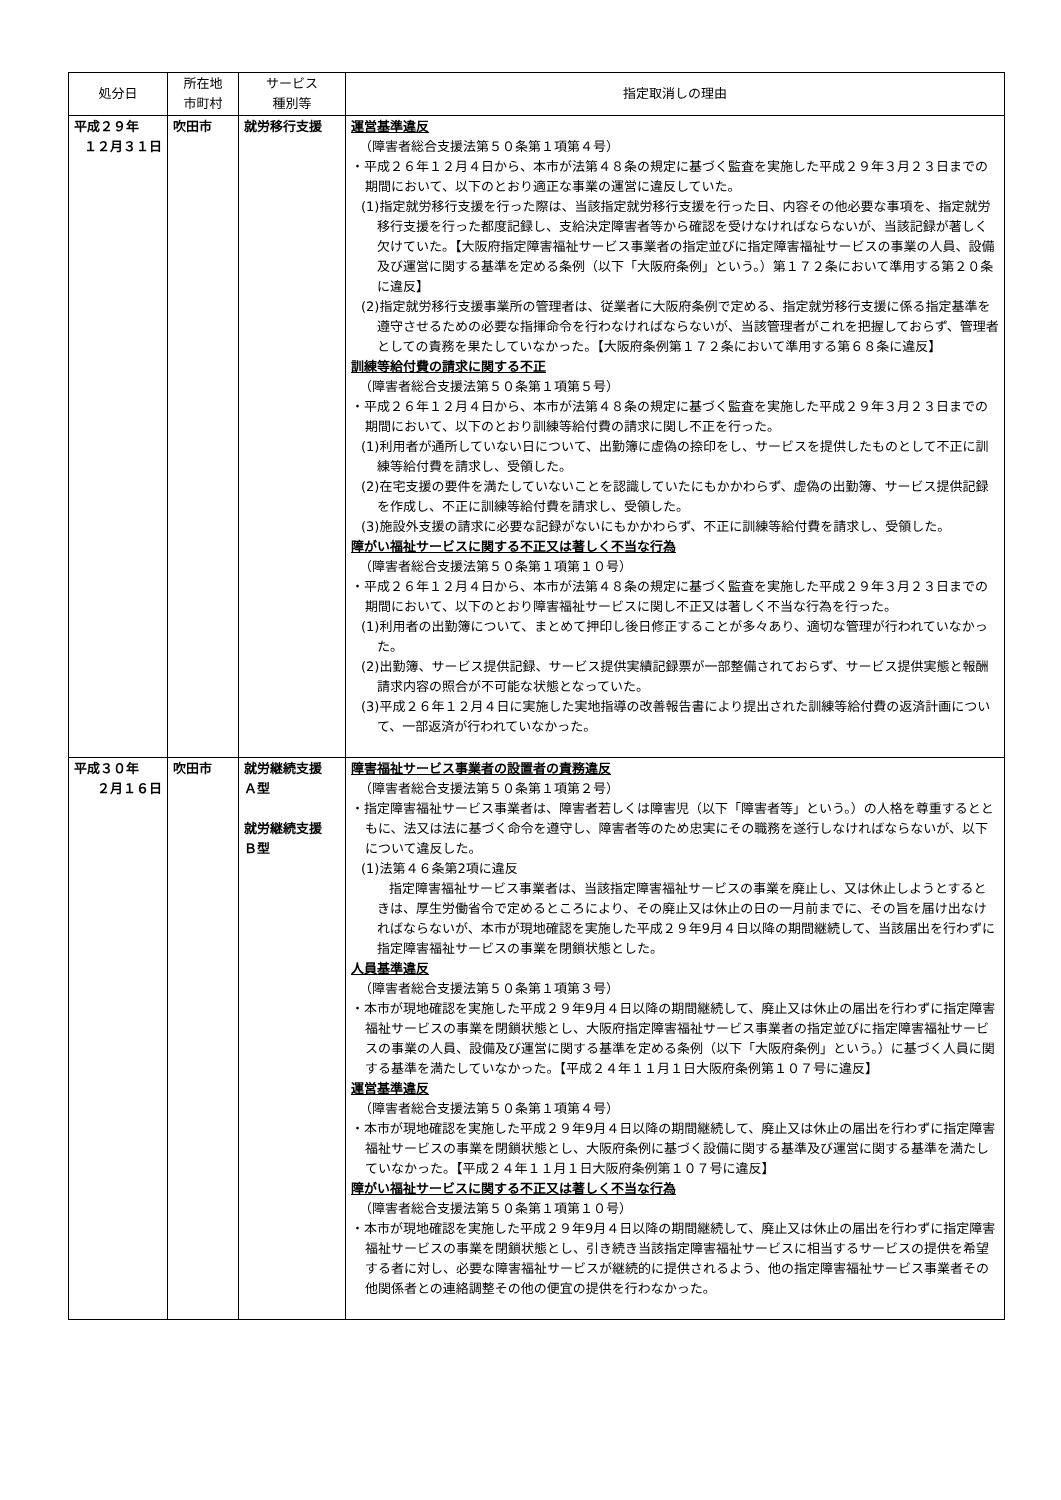| 処分日 | 所在地 市町村 | サービス 種別等 | 指定取消しの理由 |
| --- | --- | --- | --- |
| 平成２９年 １２月３１日 | 吹田市 | 就労移行支援 | 運営基準違反 （障害者総合支援法第５０条第１項第４号） ・平成２６年１２月４日から、本市が法第４８条の規定に基づく監査を実施した平成２９年３月２３日までの期間において、以下のとおり適正な事業の運営に違反していた。 (1)指定就労移行支援を行った際は、当該指定就労移行支援を行った日、内容その他必要な事項を、指定就労移行支援を行った都度記録し、支給決定障害者等から確認を受けなければならないが、当該記録が著しく欠けていた。【大阪府指定障害福祉サービス事業者の指定並びに指定障害福祉サービスの事業の人員、設備及び運営に関する基準を定める条例（以下「大阪府条例」という。）第１７２条において準用する第２０条に違反】 (2)指定就労移行支援事業所の管理者は、従業者に大阪府条例で定める、指定就労移行支援に係る指定基準を遵守させるための必要な指揮命令を行わなければならないが、当該管理者がこれを把握しておらず、管理者としての責務を果たしていなかった。【大阪府条例第１７２条において準用する第６８条に違反】 訓練等給付費の請求に関する不正 （障害者総合支援法第５０条第１項第５号） ・平成２６年１２月４日から、本市が法第４８条の規定に基づく監査を実施した平成２９年３月２３日までの期間において、以下のとおり訓練等給付費の請求に関し不正を行った。 (1)利用者が通所していない日について、出勤簿に虚偽の捺印をし、サービスを提供したものとして不正に訓練等給付費を請求し、受領した。 (2)在宅支援の要件を満たしていないことを認識していたにもかかわらず、虚偽の出勤簿、サービス提供記録を作成し、不正に訓練等給付費を請求し、受領した。 (3)施設外支援の請求に必要な記録がないにもかかわらず、不正に訓練等給付費を請求し、受領した。 障がい福祉サービスに関する不正又は著しく不当な行為 （障害者総合支援法第５０条第１項第１０号） ・平成２６年１２月４日から、本市が法第４８条の規定に基づく監査を実施した平成２９年３月２３日までの期間において、以下のとおり障害福祉サービスに関し不正又は著しく不当な行為を行った。 (1)利用者の出勤簿について、まとめて押印し後日修正することが多々あり、適切な管理が行われていなかった。 (2)出勤簿、サービス提供記録、サービス提供実績記録票が一部整備されておらず、サービス提供実態と報酬請求内容の照合が不可能な状態となっていた。 (3)平成２６年１２月４日に実施した実地指導の改善報告書により提出された訓練等給付費の返済計画について、一部返済が行われていなかった。 |
| 平成３０年 ２月１６日 | 吹田市 | 就労継続支援 Ａ型 就労継続支援 Ｂ型 | 障害福祉サービス事業者の設置者の責務違反 （障害者総合支援法第５０条第１項第２号） ・指定障害福祉サービス事業者は、障害者若しくは障害児（以下「障害者等」という。）の人格を尊重するとともに、法又は法に基づく命令を遵守し、障害者等のため忠実にその職務を遂行しなければならないが、以下について違反した。 (1)法第４６条第2項に違反 指定障害福祉サービス事業者は、当該指定障害福祉サービスの事業を廃止し、又は休止しようとするときは、厚生労働省令で定めるところにより、その廃止又は休止の日の一月前までに、その旨を届け出なければならないが、本市が現地確認を実施した平成２９年9月４日以降の期間継続して、当該届出を行わずに指定障害福祉サービスの事業を閉鎖状態とした。 人員基準違反 （障害者総合支援法第５０条第１項第３号） ・本市が現地確認を実施した平成２９年9月４日以降の期間継続して、廃止又は休止の届出を行わずに指定障害福祉サービスの事業を閉鎖状態とし、大阪府指定障害福祉サービス事業者の指定並びに指定障害福祉サービスの事業の人員、設備及び運営に関する基準を定める条例（以下「大阪府条例」という。）に基づく人員に関する基準を満たしていなかった。【平成２４年１１月１日大阪府条例第１０７号に違反】 運営基準違反 （障害者総合支援法第５０条第１項第４号） ・本市が現地確認を実施した平成２９年9月４日以降の期間継続して、廃止又は休止の届出を行わずに指定障害福祉サービスの事業を閉鎖状態とし、大阪府条例に基づく設備に関する基準及び運営に関する基準を満たしていなかった。【平成２４年１１月１日大阪府条例第１０７号に違反】 障がい福祉サービスに関する不正又は著しく不当な行為 （障害者総合支援法第５０条第１項第１０号） ・本市が現地確認を実施した平成２９年9月４日以降の期間継続して、廃止又は休止の届出を行わずに指定障害福祉サービスの事業を閉鎖状態とし、引き続き当該指定障害福祉サービスに相当するサービスの提供を希望する者に対し、必要な障害福祉サービスが継続的に提供されるよう、他の指定障害福祉サービス事業者その他関係者との連絡調整その他の便宜の提供を行わなかった。 |